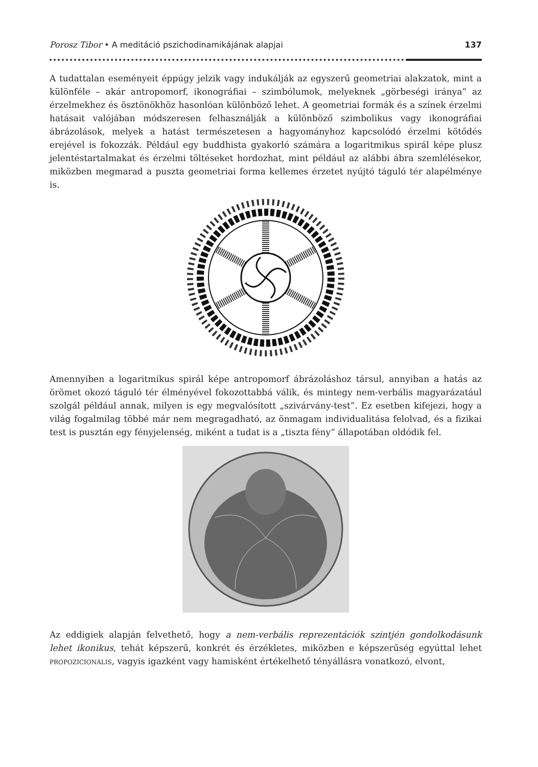Porosz Tibor • A meditáció pszichodinamikájának alapjai 137
A tudattalan eseményeit éppúgy jelzik vagy indukálják az egyszerű geometriai alakzatok, mint a különféle – akár antropomorf, ikonográfiai – szimbólumok, melyeknek „görbeségi iránya” az érzelmekhez és ösztönökhöz hasonlóan különböző lehet. A geometriai formák és a színek érzelmi hatásait valójában módszeresen felhasználják a különböző szimbolikus vagy ikonográfiai ábrázolások, melyek a hatást természetesen a hagyományhoz kapcsolódó érzelmi kötődés erejével is fokozzák. Például egy buddhista gyakorló számára a logaritmikus spirál képe plusz jelentéstartalmakat és érzelmi töltéseket hordozhat, mint például az alábbi ábra szemlélésekor, miközben megmarad a puszta geometriai forma kellemes érzetet nyújtó táguló tér alapélménye is.
Amennyiben a logaritmikus spirál képe antropomorf ábrázoláshoz társul, annyiban a hatás az örömet okozó táguló tér élményével fokozottabbá válik, és mintegy nem-verbális magyarázatául szolgál például annak, milyen is egy megvalósított „szivárvány-test”. Ez esetben kifejezi, hogy a világ fogalmilag többé már nem megragadható, az önmagam individualitása felolvad, és a fizikai test is pusztán egy fényjelenség, miként a tudat is a „tiszta fény” állapotában oldódik fel.
Az eddigiek alapján felvethető, hogy a nem-verbális reprezentációk szintjén gondolkodásunk lehet ikonikus, tehát képszerű, konkrét és érzékletes, miközben e képszerűség egyúttal lehet propozicionális, vagyis igazként vagy hamisként értékelhető tényállásra vonatkozó, elvont,